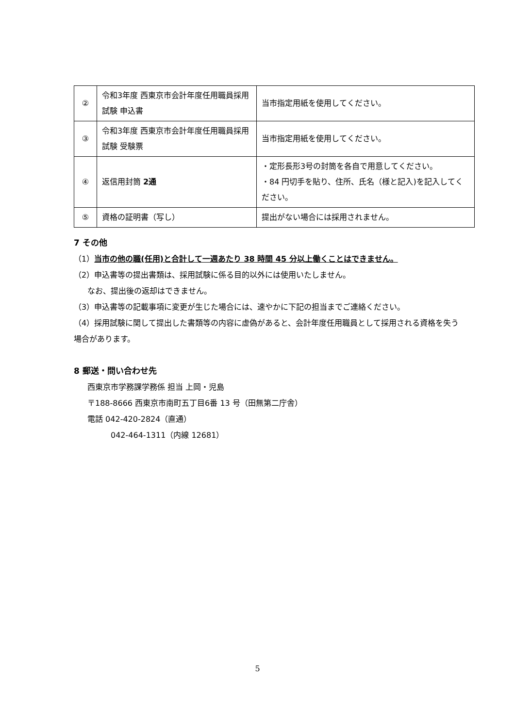| ② | 令和3年度 西東京市会計年度任用職員採用試験 申込書 | 当市指定用紙を使用してください。 |
| ③ | 令和3年度 西東京市会計年度任用職員採用試験 受験票 | 当市指定用紙を使用してください。 |
| ④ | 返信用封筒 2通 | ・定形長形3号の封筒を各自で用意してください。 ・84 円切手を貼り、住所、氏名（様と記入)を記入してください。 |
| ⑤ | 資格の証明書（写し） | 提出がない場合には採用されません。 |
7 その他
（1）当市の他の職(任用)と合計して一週あたり 38 時間 45 分以上働くことはできません。
（2）申込書等の提出書類は、採用試験に係る目的以外には使用いたしません。
なお、提出後の返却はできません。
（3）申込書等の記載事項に変更が生じた場合には、速やかに下記の担当までご連絡ください。
（4）採用試験に関して提出した書類等の内容に虚偽があると、会計年度任用職員として採用される資格を失う場合があります。
8 郵送・問い合わせ先
西東京市学務課学務係 担当 上岡・児島
〒188-8666 西東京市南町五丁目6番 13 号（田無第二庁舎）
電話 042-420-2824（直通）
042-464-1311（内線 12681）
5